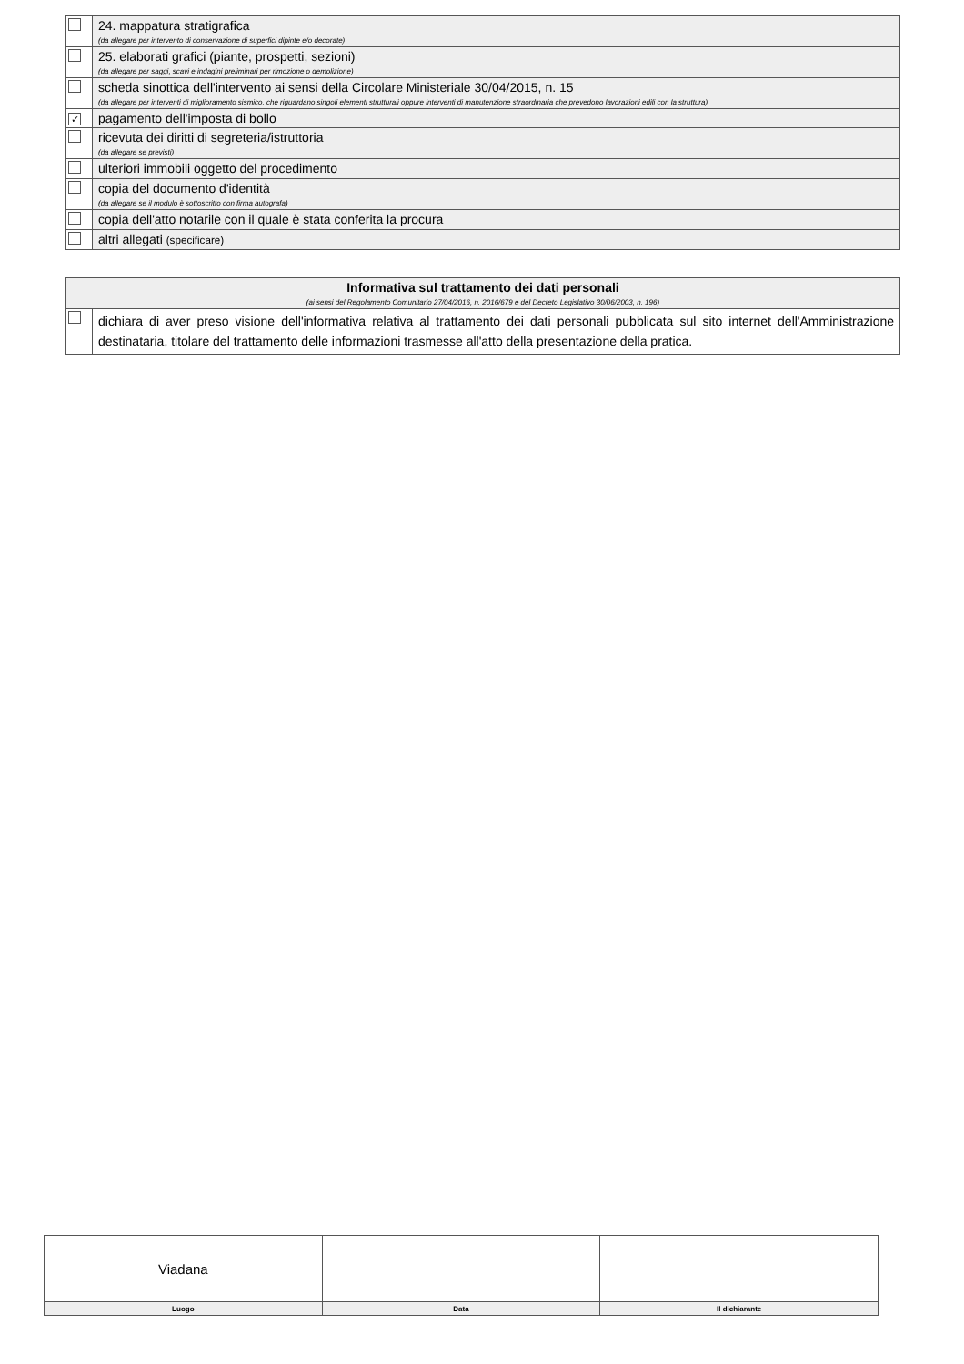| | 24. mappatura stratigrafica (da allegare per intervento di conservazione di superfici dipinte e/o decorate) |
| | 25. elaborati grafici (piante, prospetti, sezioni) (da allegare per saggi, scavi e indagini preliminari per rimozione o demolizione) |
| | scheda sinottica dell'intervento ai sensi della Circolare Ministeriale 30/04/2015, n. 15 (da allegare per interventi di miglioramento sismico, che riguardano singoli elementi strutturali oppure interventi di manutenzione straordinaria che prevedono lavorazioni edili con la struttura) |
| ✓ | pagamento dell'imposta di bollo |
| | ricevuta dei diritti di segreteria/istruttoria (da allegare se previsti) |
| | ulteriori immobili oggetto del procedimento |
| | copia del documento d'identità (da allegare se il modulo è sottoscritto con firma autografa) |
| | copia dell'atto notarile con il quale è stata conferita la procura |
| | altri allegati (specificare) |
| Informativa sul trattamento dei dati personali (ai sensi del Regolamento Comunitario 27/04/2016, n. 2016/679 e del Decreto Legislativo 30/06/2003, n. 196) | |
| | dichiara di aver preso visione dell'informativa relativa al trattamento dei dati personali pubblicata sul sito internet dell'Amministrazione destinataria, titolare del trattamento delle informazioni trasmesse all'atto della presentazione della pratica. |
| Viadana | | |
| Luogo | Data | Il dichiarante |